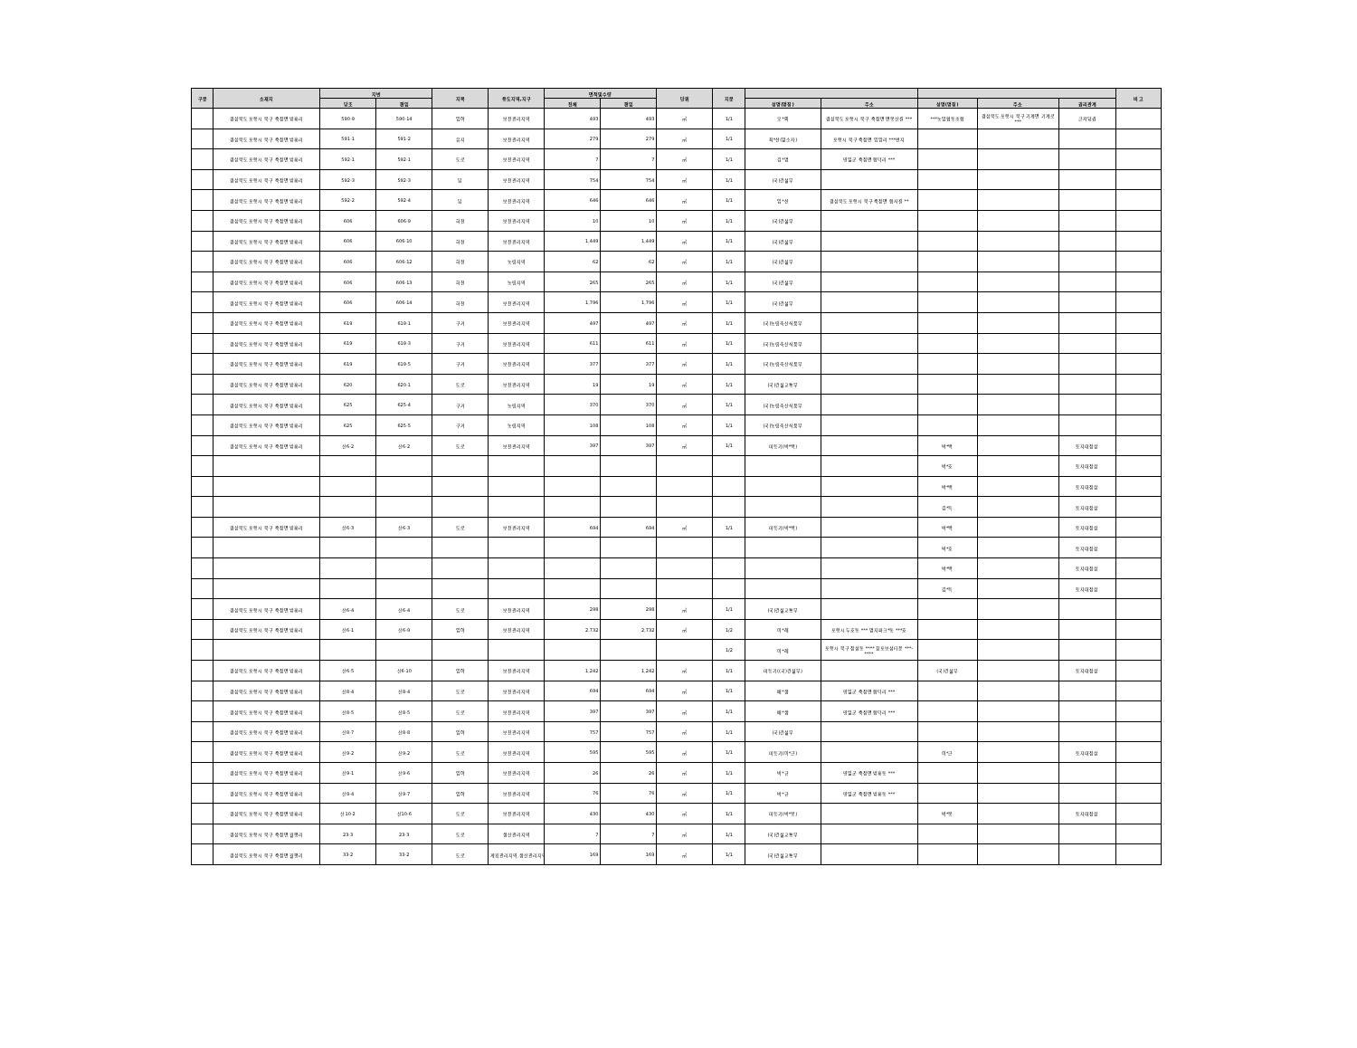| 구분 | 소재지 | 지번 | | 지목 | 용도지역,지구 | 면적및수량 | | 단위 | 지분 | | | | | | 비 고 |
| --- | --- | --- | --- | --- | --- | --- | --- | --- | --- | --- | --- | --- | --- | --- | --- |
| | | 당초 | 편입 | | | 전체 | 편입 | | | 성명(명칭) | 주소 | 성명(명칭) | 주소 | 권리관계 | |
| | 경상북도 포항시 북구 죽장면 방흥리 | 590-9 | 590-14 | 임야 | 보전관리지역 | 493 | 493 | ㎡ | 1/1 | 오*의 | 경상북도 포항시 북구 죽장면 면봉산길 *** | ***농업협동조합 | 경상북도 포항시 북구 기계면 기계로 *** | 근저당권 | |
| | 경상북도 포항시 북구 죽장면 방흥리 | 591-1 | 591-2 | 유지 | 보전관리지역 | 279 | 279 | ㎡ | 1/1 | 최*선(말소자) | 포항시 북구 죽장면 입암리 ***번지 | | | | |
| | 경상북도 포항시 북구 죽장면 방흥리 | 592-1 | 592-1 | 도로 | 보전관리지역 | 7 | 7 | ㎡ | 1/1 | 김*명 | 영일군 죽장면 합덕리 *** | | | | |
| | 경상북도 포항시 북구 죽장면 방흥리 | 592-3 | 592-3 | 답 | 보전관리지역 | 754 | 754 | ㎡ | 1/1 | (국)건설부 | | | | | |
| | 경상북도 포항시 북구 죽장면 방흥리 | 592-2 | 592-4 | 답 | 보전관리지역 | 646 | 646 | ㎡ | 1/1 | 임*선 | 경상북도 포항시 북구 죽장면 합사길 ** | | | | |
| | 경상북도 포항시 북구 죽장면 방흥리 | 606 | 606-9 | 하천 | 보전관리지역 | 10 | 10 | ㎡ | 1/1 | (국)건설부 | | | | | |
| | 경상북도 포항시 북구 죽장면 방흥리 | 606 | 606-10 | 하천 | 보전관리지역 | 1,449 | 1,449 | ㎡ | 1/1 | (국)건설부 | | | | | |
| | 경상북도 포항시 북구 죽장면 방흥리 | 606 | 606-12 | 하천 | 농림지역 | 62 | 62 | ㎡ | 1/1 | (국)건설부 | | | | | |
| | 경상북도 포항시 북구 죽장면 방흥리 | 606 | 606-13 | 하천 | 농림지역 | 265 | 265 | ㎡ | 1/1 | (국)건설부 | | | | | |
| | 경상북도 포항시 북구 죽장면 방흥리 | 606 | 606-14 | 하천 | 보전관리지역 | 1,796 | 1,796 | ㎡ | 1/1 | (국)건설부 | | | | | |
| | 경상북도 포항시 북구 죽장면 방흥리 | 619 | 619-1 | 구거 | 보전관리지역 | 497 | 497 | ㎡ | 1/1 | (국)농림축산식품부 | | | | | |
| | 경상북도 포항시 북구 죽장면 방흥리 | 619 | 619-3 | 구거 | 보전관리지역 | 611 | 611 | ㎡ | 1/1 | (국)농림축산식품부 | | | | | |
| | 경상북도 포항시 북구 죽장면 방흥리 | 619 | 619-5 | 구거 | 보전관리지역 | 377 | 377 | ㎡ | 1/1 | (국)농림축산식품부 | | | | | |
| | 경상북도 포항시 북구 죽장면 방흥리 | 620 | 620-1 | 도로 | 보전관리지역 | 19 | 19 | ㎡ | 1/1 | (국)건설교통부 | | | | | |
| | 경상북도 포항시 북구 죽장면 방흥리 | 625 | 625-4 | 구거 | 농림지역 | 370 | 370 | ㎡ | 1/1 | (국)농림축산식품부 | | | | | |
| | 경상북도 포항시 북구 죽장면 방흥리 | 625 | 625-5 | 구거 | 농림지역 | 108 | 108 | ㎡ | 1/1 | (국)농림축산식품부 | | | | | |
| | 경상북도 포항시 북구 죽장면 방흥리 | 산6-2 | 산6-2 | 도로 | 보전관리지역 | 397 | 397 | ㎡ | 1/1 | 미등기(박*백) | | 박*백 | | 토지대장상 | |
| | | | | | | | | | | | | 박*호 | | 토지대장상 | |
| | | | | | | | | | | | | 박*백 | | 토지대장상 | |
| | | | | | | | | | | | | 김*득 | | 토지대장상 | |
| | 경상북도 포항시 북구 죽장면 방흥리 | 산6-3 | 산6-3 | 도로 | 보전관리지역 | 694 | 694 | ㎡ | 1/1 | 미등기(박*백) | | 박*백 | | 토지대장상 | |
| | | | | | | | | | | | | 박*호 | | 토지대장상 | |
| | | | | | | | | | | | | 박*백 | | 토지대장상 | |
| | | | | | | | | | | | | 김*득 | | 토지대장상 | |
| | 경상북도 포항시 북구 죽장면 방흥리 | 산6-4 | 산6-4 | 도로 | 보전관리지역 | 298 | 298 | ㎡ | 1/1 | (국)건설교통부 | | | | | |
| | 경상북도 포항시 북구 죽장면 방흥리 | 산6-1 | 산6-9 | 임야 | 보전관리지역 | 2,732 | 2,732 | ㎡ | 1/2 | 이*례 | 포항시 두호동 *** 명지파크*동 ***호 | | | | |
| | | | | | | | | | 1/2 | 이*례 | 포항시 북구 장성동 **** 창포보성타운 ***-**** | | | | |
| | 경상북도 포항시 북구 죽장면 방흥리 | 산6-5 | 산6-10 | 임야 | 보전관리지역 | 1,242 | 1,242 | ㎡ | 1/1 | 미등기((국)건설부) | | (국)건설부 | | 토지대장상 | |
| | 경상북도 포항시 북구 죽장면 방흥리 | 산8-4 | 산8-4 | 도로 | 보전관리지역 | 694 | 694 | ㎡ | 1/1 | 배*생 | 영일군 죽장면 합덕리 *** | | | | |
| | 경상북도 포항시 북구 죽장면 방흥리 | 산8-5 | 산8-5 | 도로 | 보전관리지역 | 397 | 397 | ㎡ | 1/1 | 배*생 | 영일군 죽장면 합덕리 *** | | | | |
| | 경상북도 포항시 북구 죽장면 방흥리 | 산8-7 | 산8-8 | 임야 | 보전관리지역 | 757 | 757 | ㎡ | 1/1 | (국)건설부 | | | | | |
| | 경상북도 포항시 북구 죽장면 방흥리 | 산9-2 | 산9-2 | 도로 | 보전관리지역 | 595 | 595 | ㎡ | 1/1 | 미등기(이*근) | | 이*근 | | 토지대장상 | |
| | 경상북도 포항시 북구 죽장면 방흥리 | 산9-1 | 산9-6 | 임야 | 보전관리지역 | 26 | 26 | ㎡ | 1/1 | 박*규 | 영일군 죽장면 방흥동 *** | | | | |
| | 경상북도 포항시 북구 죽장면 방흥리 | 산9-4 | 산9-7 | 임야 | 보전관리지역 | 76 | 76 | ㎡ | 1/1 | 박*규 | 영일군 죽장면 방흥동 *** | | | | |
| | 경상북도 포항시 북구 죽장면 방흥리 | 산10-2 | 산10-6 | 도로 | 보전관리지역 | 430 | 430 | ㎡ | 1/1 | 미등기(박*봉) | | 박*봉 | | 토지대장상 | |
| | 경상북도 포항시 북구 죽장면 월평리 | 23-3 | 23-3 | 도로 | 생산관리지역 | 7 | 7 | ㎡ | 1/1 | (국)건설교통부 | | | | | |
| | 경상북도 포항시 북구 죽장면 월평리 | 33-2 | 33-2 | 도로 | 계획관리지역,생산관리지역 | 169 | 169 | ㎡ | 1/1 | (국)건설교통부 | | | | | |